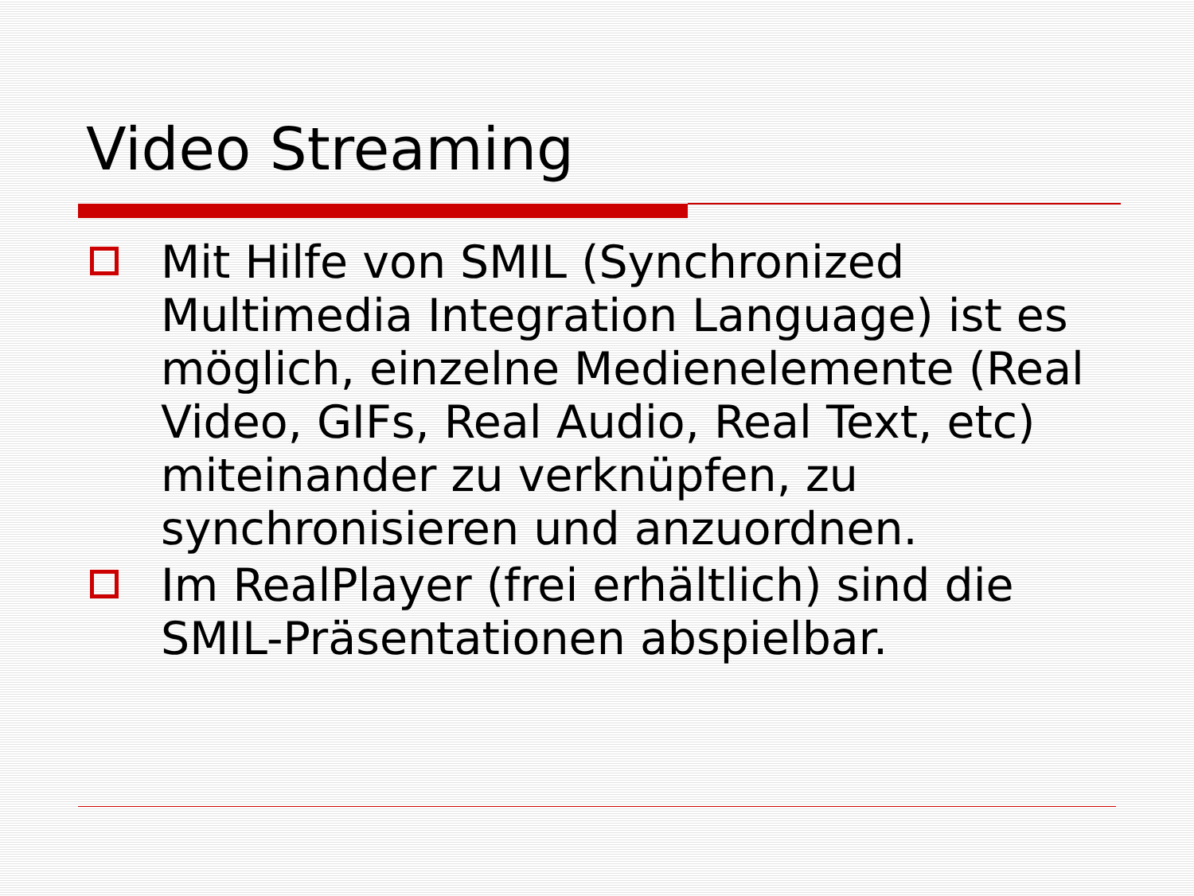Video Streaming
Mit Hilfe von SMIL (Synchronized Multimedia Integration Language) ist es möglich, einzelne Medienelemente (Real Video, GIFs, Real Audio, Real Text, etc) miteinander zu verknüpfen, zu synchronisieren und anzuordnen.
Im RealPlayer (frei erhältlich) sind die SMIL-Präsentationen abspielbar.